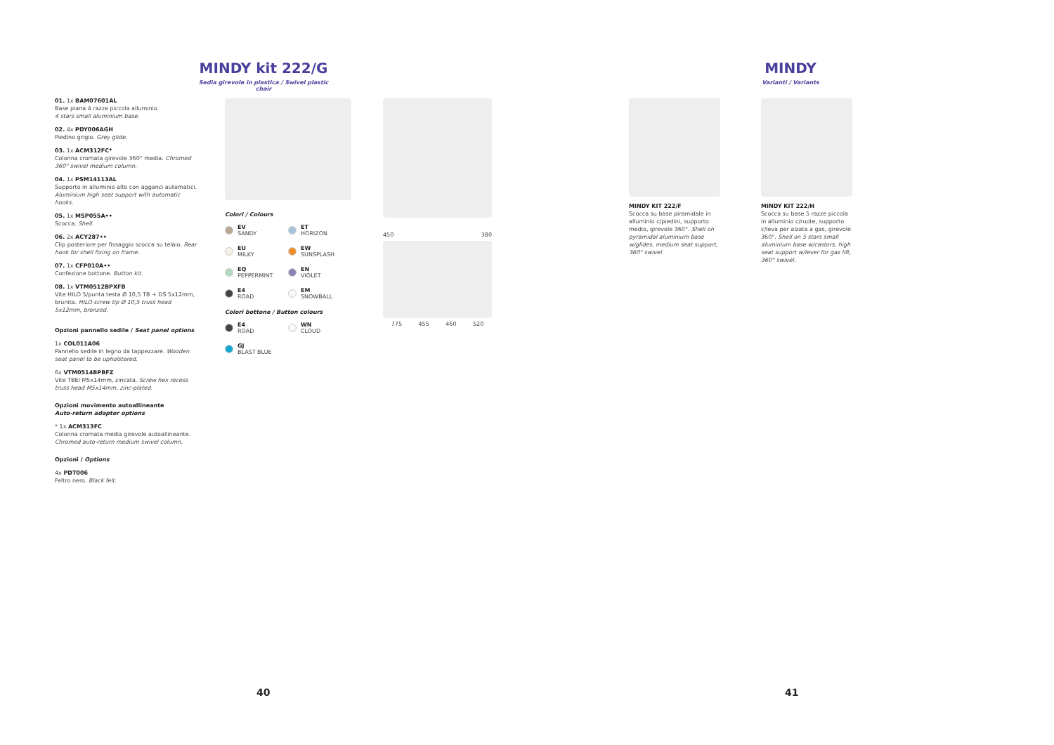MINDY kit 222/G
Sedia girevole in plastica / Swivel plastic chair
01. 1x BAM07601AL
Base piana 4 razze piccola alluminio.
4 stars small aluminium base.
02. 4x PDY006AGH
Piedino grigio. Grey glide.
03. 1x ACM312FC*
Colonna cromata girevole 360° media. Chromed 360° swivel medium column.
04. 1x PSM14113AL
Supporto in alluminio alto con agganci automatici. Aluminium high seat support with automatic hooks.
05. 1x MSP055A••
Scocca. Shell.
06. 2x ACY287••
Clip posteriore per fissaggio scocca su telaio. Rear hook for shell fixing on frame.
07. 1x CFP010A••
Confezione bottone. Button kit.
08. 1x VTM0512BPXFB
Vite HILO 5/punta testa Ø 10,5 TB + DS 5x12mm, brunita. HILO screw tip Ø 10,5 truss head 5x12mm, bronzed.
Opzioni pannello sedile / Seat panel options
1x COL011A06
Pannello sedile in legno da tappezzare. Wooden seat panel to be upholstered.
6x VTM0514BPBFZ
Vite TBEI M5x14mm, zincata. Screw hex recess truss head M5x14mm, zinc-plated.
Opzioni movimento autoallineante
Auto-return adaptor options
* 1x ACM313FC
Colonna cromata media girevole autoallineante. Chromed auto-return medium swivel column.
Opzioni / Options
4x PDT006
Feltro nero. Black felt.
Colori / Colours
EV
SANDY
ET
HORIZON
EU
MILKY
EW
SUNSPLASH
EQ
PEPPERMINT
EN
VIOLET
E4
ROAD
EM
SNOWBALL
Colori bottone / Button colours
E4
ROAD
WN
CLOUD
GJ
BLAST BLUE
450 380
775 455 460 520
40
MINDY
Varianti / Variants
MINDY KIT 222/F
Scocca su base piramidale in alluminio c/piedini, supporto medio, girevole 360°. Shell on pyramidal aluminium base w/glides, medium seat support, 360° swivel.
MINDY KIT 222/H
Scocca su base 5 razze piccola in alluminio c/ruote, supporto c/leva per alzata a gas, girevole 360°. Shell on 5 stars small aluminium base w/castors, high seat support w/lever for gas lift, 360° swivel.
41